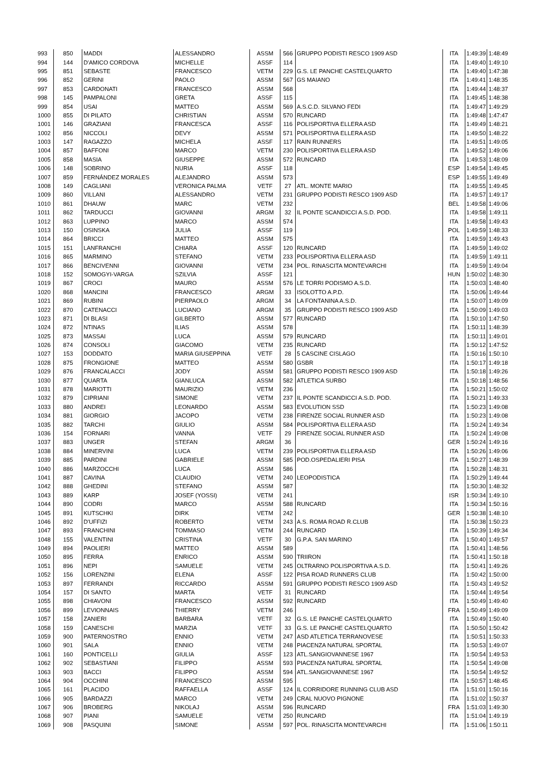| 993 | 850 | MADDI | ALESSANDRO | ASSM | 566 | GRUPPO PODISTI RESCO 1909 ASD | ITA | 1:49:39 | 1:48:49 |
| 994 | 144 | D'AMICO CORDOVA | MICHELLE | ASSF | 114 | | ITA | 1:49:40 | 1:49:10 |
| 995 | 851 | SEBASTE | FRANCESCO | VETM | 229 | G.S. LE PANCHE CASTELQUARTO | ITA | 1:49:40 | 1:47:38 |
| 996 | 852 | GERINI | PAOLO | ASSM | 567 | GS MAIANO | ITA | 1:49:41 | 1:48:35 |
| 997 | 853 | CARDONATI | FRANCESCO | ASSM | 568 | | ITA | 1:49:44 | 1:48:37 |
| 998 | 145 | PAMPALONI | GRETA | ASSF | 115 | | ITA | 1:49:45 | 1:48:38 |
| 999 | 854 | USAI | MATTEO | ASSM | 569 | A.S.C.D. SILVANO FEDI | ITA | 1:49:47 | 1:49:29 |
| 1000 | 855 | DI PILATO | CHRISTIAN | ASSM | 570 | RUNCARD | ITA | 1:49:48 | 1:47:47 |
| 1001 | 146 | GRAZIANI | FRANCESCA | ASSF | 116 | POLISPORTIVA ELLERA ASD | ITA | 1:49:49 | 1:48:21 |
| 1002 | 856 | NICCOLI | DEVY | ASSM | 571 | POLISPORTIVA ELLERA ASD | ITA | 1:49:50 | 1:48:22 |
| 1003 | 147 | RAGAZZO | MICHELA | ASSF | 117 | RAIN RUNNERS | ITA | 1:49:51 | 1:49:05 |
| 1004 | 857 | BAFFONI | MARCO | VETM | 230 | POLISPORTIVA ELLERA ASD | ITA | 1:49:52 | 1:49:06 |
| 1005 | 858 | MASIA | GIUSEPPE | ASSM | 572 | RUNCARD | ITA | 1:49:53 | 1:48:09 |
| 1006 | 148 | SOBRINO | NURIA | ASSF | 118 | | ESP | 1:49:54 | 1:49:45 |
| 1007 | 859 | FERNÁNDEZ MORALES | ALEJANDRO | ASSM | 573 | | ESP | 1:49:55 | 1:49:49 |
| 1008 | 149 | CAGLIANI | VERONICA PALMA | VETF | 27 | ATL. MONTE MARIO | ITA | 1:49:55 | 1:49:45 |
| 1009 | 860 | VILLANI | ALESSANDRO | VETM | 231 | GRUPPO PODISTI RESCO 1909 ASD | ITA | 1:49:57 | 1:49:17 |
| 1010 | 861 | DHAUW | MARC | VETM | 232 | | BEL | 1:49:58 | 1:49:06 |
| 1011 | 862 | TARDUCCI | GIOVANNI | ARGM | 32 | IL PONTE SCANDICCI A.S.D. POD. | ITA | 1:49:58 | 1:49:11 |
| 1012 | 863 | LUPPINO | MARCO | ASSM | 574 | | ITA | 1:49:58 | 1:49:43 |
| 1013 | 150 | OSINSKA | JULIA | ASSF | 119 | | POL | 1:49:59 | 1:48:33 |
| 1014 | 864 | BRICCI | MATTEO | ASSM | 575 | | ITA | 1:49:59 | 1:49:43 |
| 1015 | 151 | LANFRANCHI | CHIARA | ASSF | 120 | RUNCARD | ITA | 1:49:59 | 1:49:02 |
| 1016 | 865 | MARMINO | STEFANO | VETM | 233 | POLISPORTIVA ELLERA ASD | ITA | 1:49:59 | 1:49:11 |
| 1017 | 866 | BENCIVENNI | GIOVANNI | VETM | 234 | POL. RINASCITA MONTEVARCHI | ITA | 1:49:59 | 1:49:04 |
| 1018 | 152 | SOMOGYI-VARGA | SZILVIA | ASSF | 121 | | HUN | 1:50:02 | 1:48:30 |
| 1019 | 867 | CROCI | MAURO | ASSM | 576 | LE TORRI PODISMO A.S.D. | ITA | 1:50:03 | 1:48:40 |
| 1020 | 868 | MANCINI | FRANCESCO | ARGM | 33 | ISOLOTTO A.P.D. | ITA | 1:50:06 | 1:49:44 |
| 1021 | 869 | RUBINI | PIERPAOLO | ARGM | 34 | LA FONTANINA A.S.D. | ITA | 1:50:07 | 1:49:09 |
| 1022 | 870 | CATENACCI | LUCIANO | ARGM | 35 | GRUPPO PODISTI RESCO 1909 ASD | ITA | 1:50:09 | 1:49:03 |
| 1023 | 871 | DI BLASI | GILBERTO | ASSM | 577 | RUNCARD | ITA | 1:50:10 | 1:47:50 |
| 1024 | 872 | NTINAS | ILIAS | ASSM | 578 | | ITA | 1:50:11 | 1:48:39 |
| 1025 | 873 | MASSAI | LUCA | ASSM | 579 | RUNCARD | ITA | 1:50:11 | 1:49:01 |
| 1026 | 874 | CONSOLI | GIACOMO | VETM | 235 | RUNCARD | ITA | 1:50:12 | 1:47:52 |
| 1027 | 153 | DODDATO | MARIA GIUSEPPINA | VETF | 28 | 5 CASCINE CISLAGO | ITA | 1:50:16 | 1:50:10 |
| 1028 | 875 | FRONGIONE | MATTEO | ASSM | 580 | GSBR | ITA | 1:50:17 | 1:49:18 |
| 1029 | 876 | FRANCALACCI | JODY | ASSM | 581 | GRUPPO PODISTI RESCO 1909 ASD | ITA | 1:50:18 | 1:49:26 |
| 1030 | 877 | QUARTA | GIANLUCA | ASSM | 582 | ATLETICA SURBO | ITA | 1:50:18 | 1:48:56 |
| 1031 | 878 | MARIOTTI | MAURIZIO | VETM | 236 | | ITA | 1:50:21 | 1:50:02 |
| 1032 | 879 | CIPRIANI | SIMONE | VETM | 237 | IL PONTE SCANDICCI A.S.D. POD. | ITA | 1:50:21 | 1:49:33 |
| 1033 | 880 | ANDREI | LEONARDO | ASSM | 583 | EVOLUTION SSD | ITA | 1:50:23 | 1:49:08 |
| 1034 | 881 | GIORGIO | JACOPO | VETM | 238 | FIRENZE SOCIAL RUNNER ASD | ITA | 1:50:23 | 1:49:08 |
| 1035 | 882 | TARCHI | GIULIO | ASSM | 584 | POLISPORTIVA ELLERA ASD | ITA | 1:50:24 | 1:49:34 |
| 1036 | 154 | FORNARI | VANNA | VETF | 29 | FIRENZE SOCIAL RUNNER ASD | ITA | 1:50:24 | 1:49:08 |
| 1037 | 883 | UNGER | STEFAN | ARGM | 36 | | GER | 1:50:24 | 1:49:16 |
| 1038 | 884 | MINERVINI | LUCA | VETM | 239 | POLISPORTIVA ELLERA ASD | ITA | 1:50:26 | 1:49:06 |
| 1039 | 885 | PARDINI | GABRIELE | ASSM | 585 | POD.OSPEDALIERI PISA | ITA | 1:50:27 | 1:48:39 |
| 1040 | 886 | MARZOCCHI | LUCA | ASSM | 586 | | ITA | 1:50:28 | 1:48:31 |
| 1041 | 887 | CAVINA | CLAUDIO | VETM | 240 | LEOPODISTICA | ITA | 1:50:29 | 1:49:44 |
| 1042 | 888 | GHEDINI | STEFANO | ASSM | 587 | | ITA | 1:50:30 | 1:48:32 |
| 1043 | 889 | KARP | JOSEF (YOSSI) | VETM | 241 | | ISR | 1:50:34 | 1:49:10 |
| 1044 | 890 | CODRI | MARCO | ASSM | 588 | RUNCARD | ITA | 1:50:34 | 1:50:16 |
| 1045 | 891 | KUTSCHKI | DIRK | VETM | 242 | | GER | 1:50:38 | 1:48:10 |
| 1046 | 892 | D'UFFIZI | ROBERTO | VETM | 243 | A.S. ROMA ROAD R.CLUB | ITA | 1:50:38 | 1:50:23 |
| 1047 | 893 | FRANCHINI | TOMMASO | VETM | 244 | RUNCARD | ITA | 1:50:39 | 1:49:34 |
| 1048 | 155 | VALENTINI | CRISTINA | VETF | 30 | G.P.A. SAN MARINO | ITA | 1:50:40 | 1:49:57 |
| 1049 | 894 | PAOLIERI | MATTEO | ASSM | 589 | | ITA | 1:50:41 | 1:48:56 |
| 1050 | 895 | FERRA | ENRICO | ASSM | 590 | TRIIRON | ITA | 1:50:41 | 1:50:18 |
| 1051 | 896 | NEPI | SAMUELE | VETM | 245 | OLTRARNO POLISPORTIVA A.S.D. | ITA | 1:50:41 | 1:49:26 |
| 1052 | 156 | LORENZINI | ELENA | ASSF | 122 | PISA ROAD RUNNERS CLUB | ITA | 1:50:42 | 1:50:00 |
| 1053 | 897 | FERRANDI | RICCARDO | ASSM | 591 | GRUPPO PODISTI RESCO 1909 ASD | ITA | 1:50:43 | 1:49:52 |
| 1054 | 157 | DI SANTO | MARTA | VETF | 31 | RUNCARD | ITA | 1:50:44 | 1:49:54 |
| 1055 | 898 | CHIAVONI | FRANCESCO | ASSM | 592 | RUNCARD | ITA | 1:50:49 | 1:49:40 |
| 1056 | 899 | LEVIONNAIS | THIERRY | VETM | 246 | | FRA | 1:50:49 | 1:49:09 |
| 1057 | 158 | ZANIERI | BARBARA | VETF | 32 | G.S. LE PANCHE CASTELQUARTO | ITA | 1:50:49 | 1:50:40 |
| 1058 | 159 | CANESCHI | MARZIA | VETF | 33 | G.S. LE PANCHE CASTELQUARTO | ITA | 1:50:50 | 1:50:42 |
| 1059 | 900 | PATERNOSTRO | ENNIO | VETM | 247 | ASD ATLETICA TERRANOVESE | ITA | 1:50:51 | 1:50:33 |
| 1060 | 901 | SALA | ENNIO | VETM | 248 | PIACENZA NATURAL SPORTAL | ITA | 1:50:53 | 1:49:07 |
| 1061 | 160 | PONTICELLI | GIULIA | ASSF | 123 | ATL.SANGIOVANNESE 1967 | ITA | 1:50:54 | 1:49:53 |
| 1062 | 902 | SEBASTIANI | FILIPPO | ASSM | 593 | PIACENZA NATURAL SPORTAL | ITA | 1:50:54 | 1:49:08 |
| 1063 | 903 | BACCI | FILIPPO | ASSM | 594 | ATL.SANGIOVANNESE 1967 | ITA | 1:50:54 | 1:49:52 |
| 1064 | 904 | OCCHINI | FRANCESCO | ASSM | 595 | | ITA | 1:50:57 | 1:48:45 |
| 1065 | 161 | PLACIDO | RAFFAELLA | ASSF | 124 | IL CORRIDORE RUNNING CLUB ASD | ITA | 1:51:01 | 1:50:16 |
| 1066 | 905 | BARDAZZI | MARCO | VETM | 249 | CRAL NUOVO PIGNONE | ITA | 1:51:02 | 1:50:37 |
| 1067 | 906 | BROBERG | NIKOLAJ | ASSM | 596 | RUNCARD | FRA | 1:51:03 | 1:49:30 |
| 1068 | 907 | PIANI | SAMUELE | VETM | 250 | RUNCARD | ITA | 1:51:04 | 1:49:19 |
| 1069 | 908 | PASQUINI | SIMONE | ASSM | 597 | POL. RINASCITA MONTEVARCHI | ITA | 1:51:06 | 1:50:11 |